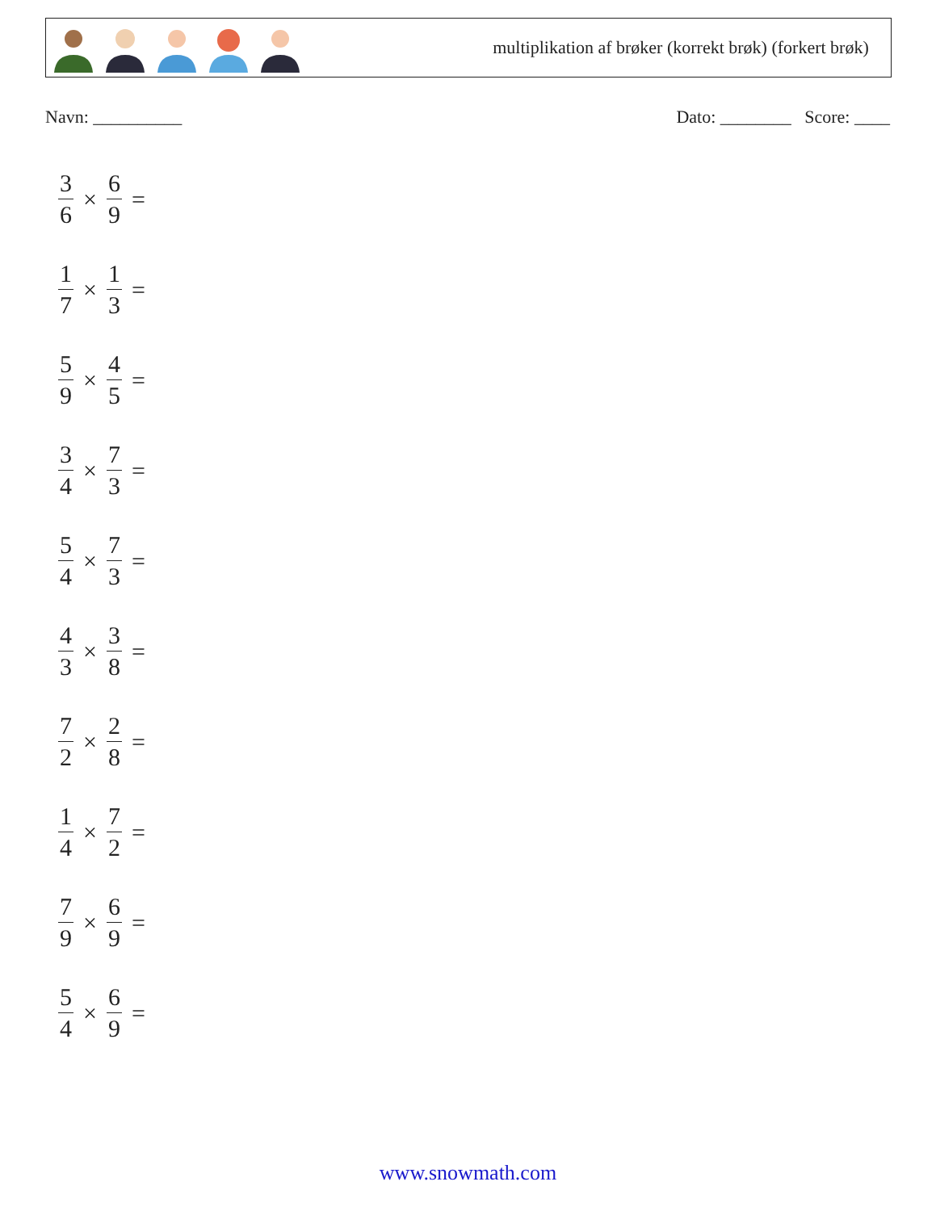multiplikation af brøker (korrekt brøk) (forkert brøk)
Navn: __________ Dato: ________ Score: ____
3 6 × 6 9 =
1 7 × 1 3 =
5 9 × 4 5 =
3 4 × 7 3 =
5 4 × 7 3 =
4 3 × 3 8 =
7 2 × 2 8 =
1 4 × 7 2 =
7 9 × 6 9 =
5 4 × 6 9 =
www.snowmath.com